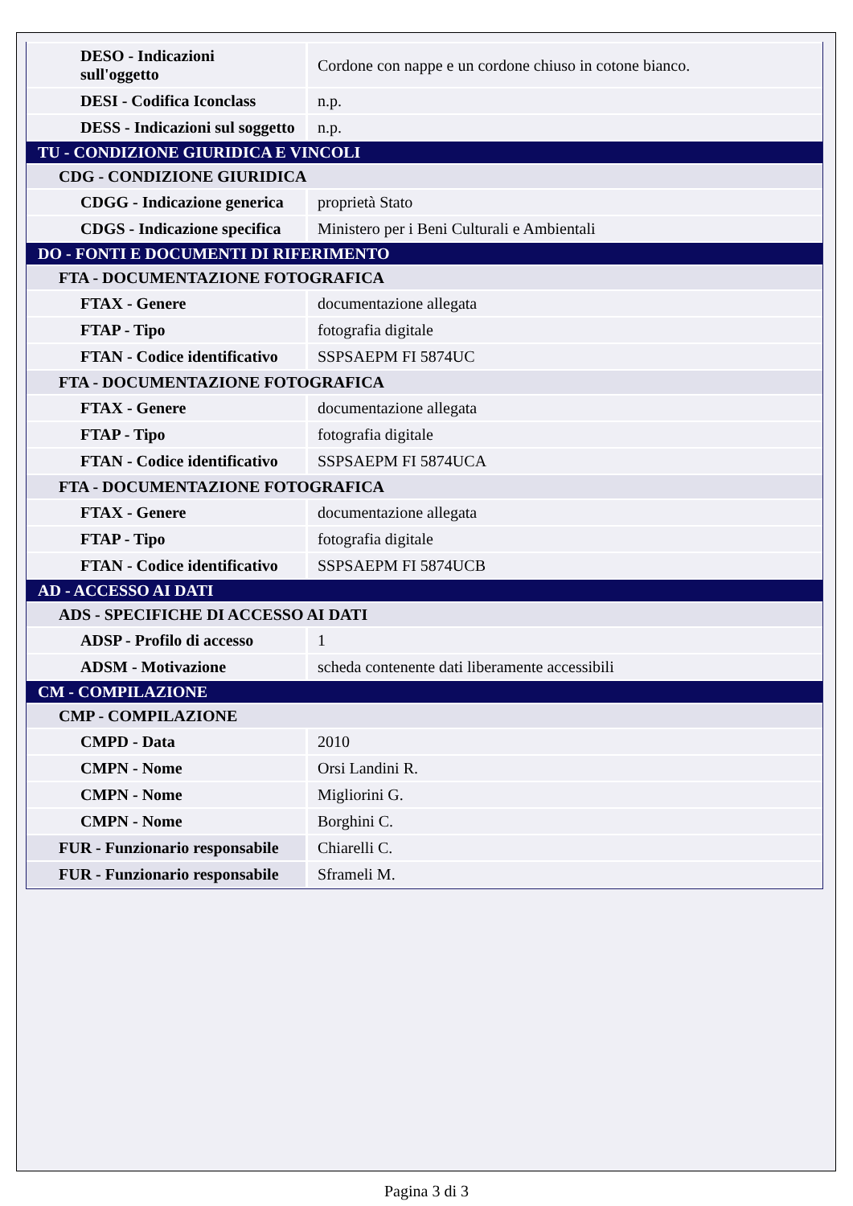| DESO - Indicazioni sull'oggetto | Cordone con nappe e un cordone chiuso in cotone bianco. |
| DESI - Codifica Iconclass | n.p. |
| DESS - Indicazioni sul soggetto | n.p. |
| TU - CONDIZIONE GIURIDICA E VINCOLI | |
| CDG - CONDIZIONE GIURIDICA | |
| CDGG - Indicazione generica | proprietà Stato |
| CDGS - Indicazione specifica | Ministero per i Beni Culturali e Ambientali |
| DO - FONTI E DOCUMENTI DI RIFERIMENTO | |
| FTA - DOCUMENTAZIONE FOTOGRAFICA | |
| FTAX - Genere | documentazione allegata |
| FTAP - Tipo | fotografia digitale |
| FTAN - Codice identificativo | SSPSAEPM FI 5874UC |
| FTA - DOCUMENTAZIONE FOTOGRAFICA | |
| FTAX - Genere | documentazione allegata |
| FTAP - Tipo | fotografia digitale |
| FTAN - Codice identificativo | SSPSAEPM FI 5874UCA |
| FTA - DOCUMENTAZIONE FOTOGRAFICA | |
| FTAX - Genere | documentazione allegata |
| FTAP - Tipo | fotografia digitale |
| FTAN - Codice identificativo | SSPSAEPM FI 5874UCB |
| AD - ACCESSO AI DATI | |
| ADS - SPECIFICHE DI ACCESSO AI DATI | |
| ADSP - Profilo di accesso | 1 |
| ADSM - Motivazione | scheda contenente dati liberamente accessibili |
| CM - COMPILAZIONE | |
| CMP - COMPILAZIONE | |
| CMPD - Data | 2010 |
| CMPN - Nome | Orsi Landini R. |
| CMPN - Nome | Migliorini G. |
| CMPN - Nome | Borghini C. |
| FUR - Funzionario responsabile | Chiarelli C. |
| FUR - Funzionario responsabile | Sframeli M. |
Pagina 3 di 3